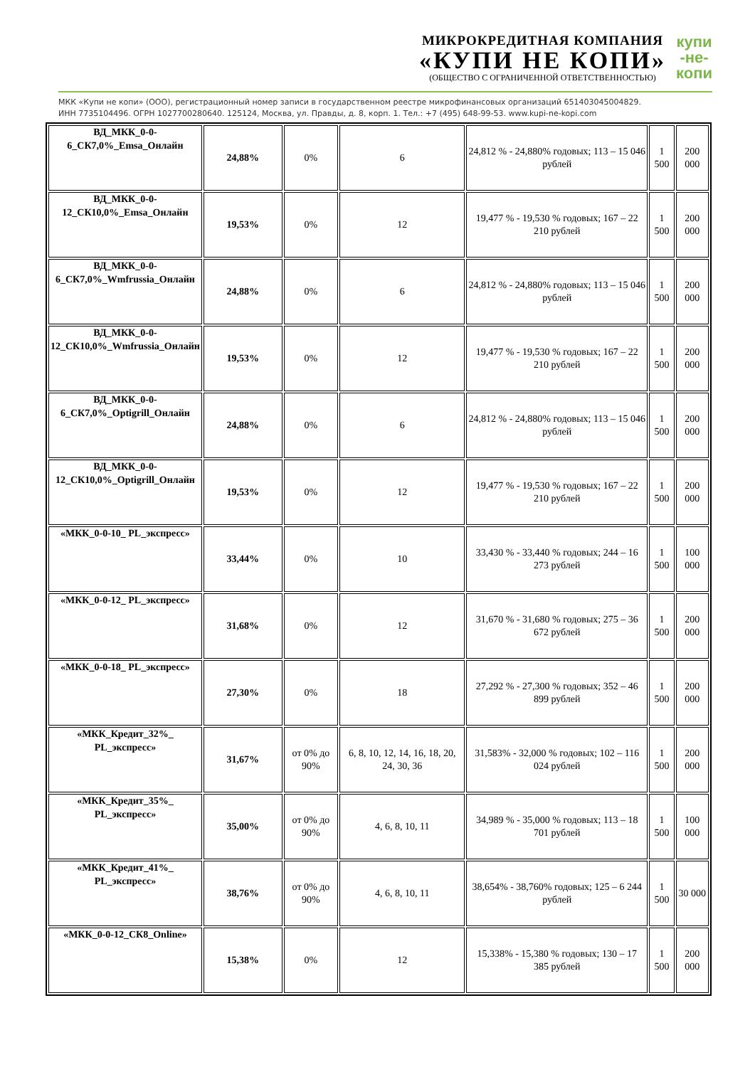МИКРОКРЕДИТНАЯ КОМПАНИЯ
«КУПИ НЕ КОПИ»
(ОБЩЕСТВО С ОГРАНИЧЕННОЙ ОТВЕТСТВЕННОСТЬЮ)
купи
-не-
копи
МКК «Купи не копи» (ООО), регистрационный номер записи в государственном реестре микрофинансовых организаций 651403045004829.
ИНН 7735104496. ОГРН 1027700280640. 125124, Москва, ул. Правды, д. 8, корп. 1. Тел.: +7 (495) 648-99-53. www.kupi-ne-kopi.com
| ВД_МКК_0-0-6_СК7,0%_Emsa_Онлайн | 24,88% | 0% | 6 | 24,812 % - 24,880% годовых; 113 – 15 046 рублей | 1 500 | 200 000 |
| ВД_МКК_0-0-12_СК10,0%_Emsa_Онлайн | 19,53% | 0% | 12 | 19,477 % - 19,530 % годовых; 167 – 22 210 рублей | 1 500 | 200 000 |
| ВД_МКК_0-0-6_СК7,0%_Wmfrussia_Онлайн | 24,88% | 0% | 6 | 24,812 % - 24,880% годовых; 113 – 15 046 рублей | 1 500 | 200 000 |
| ВД_МКК_0-0-12_СК10,0%_Wmfrussia_Онлайн | 19,53% | 0% | 12 | 19,477 % - 19,530 % годовых; 167 – 22 210 рублей | 1 500 | 200 000 |
| ВД_МКК_0-0-6_СК7,0%_Optigrill_Онлайн | 24,88% | 0% | 6 | 24,812 % - 24,880% годовых; 113 – 15 046 рублей | 1 500 | 200 000 |
| ВД_МКК_0-0-12_СК10,0%_Optigrill_Онлайн | 19,53% | 0% | 12 | 19,477 % - 19,530 % годовых; 167 – 22 210 рублей | 1 500 | 200 000 |
| «МКК_0-0-10_ PL_экспресс» | 33,44% | 0% | 10 | 33,430 % - 33,440 % годовых; 244 – 16 273 рублей | 1 500 | 100 000 |
| «МКК_0-0-12_ PL_экспресс» | 31,68% | 0% | 12 | 31,670 % - 31,680 % годовых; 275 – 36 672 рублей | 1 500 | 200 000 |
| «МКК_0-0-18_ PL_экспресс» | 27,30% | 0% | 18 | 27,292 % - 27,300 % годовых; 352 – 46 899 рублей | 1 500 | 200 000 |
| «МКК_Кредит_32%_ PL_экспресс» | 31,67% | от 0% до 90% | 6, 8, 10, 12, 14, 16, 18, 20, 24, 30, 36 | 31,583% - 32,000 % годовых; 102 – 116 024 рублей | 1 500 | 200 000 |
| «МКК_Кредит_35%_ PL_экспресс» | 35,00% | от 0% до 90% | 4, 6, 8, 10, 11 | 34,989 % - 35,000 % годовых; 113 – 18 701 рублей | 1 500 | 100 000 |
| «МКК_Кредит_41%_ PL_экспресс» | 38,76% | от 0% до 90% | 4, 6, 8, 10, 11 | 38,654% - 38,760% годовых; 125 – 6 244 рублей | 1 500 | 30 000 |
| «МКК_0-0-12_СК8_Online» | 15,38% | 0% | 12 | 15,338% - 15,380 % годовых; 130 – 17 385 рублей | 1 500 | 200 000 |